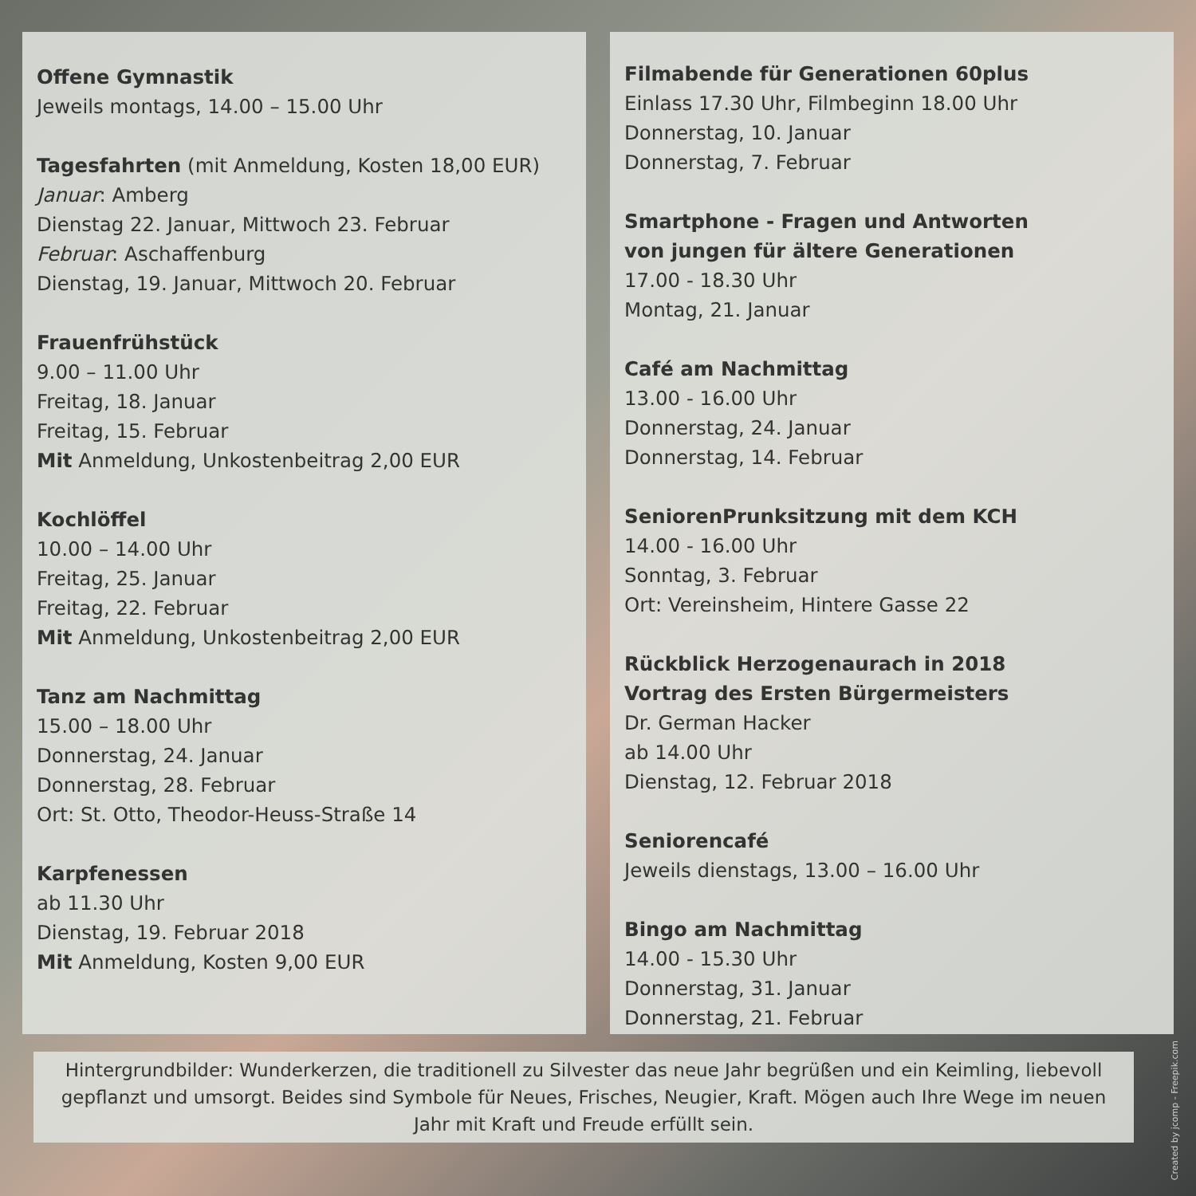Offene Gymnastik
Jeweils montags, 14.00 – 15.00 Uhr
Tagesfahrten (mit Anmeldung, Kosten 18,00 EUR)
Januar: Amberg
Dienstag 22. Januar, Mittwoch 23. Februar
Februar: Aschaffenburg
Dienstag, 19. Januar, Mittwoch 20. Februar
Frauenfrühstück
9.00 – 11.00 Uhr
Freitag, 18. Januar
Freitag, 15. Februar
Mit Anmeldung, Unkostenbeitrag 2,00 EUR
Kochlöffel
10.00 – 14.00 Uhr
Freitag, 25. Januar
Freitag, 22. Februar
Mit Anmeldung, Unkostenbeitrag 2,00 EUR
Tanz am Nachmittag
15.00 – 18.00 Uhr
Donnerstag, 24. Januar
Donnerstag, 28. Februar
Ort: St. Otto, Theodor-Heuss-Straße 14
Karpfenessen
ab 11.30 Uhr
Dienstag, 19. Februar 2018
Mit Anmeldung, Kosten 9,00 EUR
Filmabende für Generationen 60plus
Einlass 17.30 Uhr, Filmbeginn 18.00 Uhr
Donnerstag, 10. Januar
Donnerstag, 7. Februar
Smartphone - Fragen und Antworten
von jungen für ältere Generationen
17.00 - 18.30 Uhr
Montag, 21. Januar
Café am Nachmittag
13.00 - 16.00 Uhr
Donnerstag, 24. Januar
Donnerstag, 14. Februar
SeniorenPrunksitzung mit dem KCH
14.00 - 16.00 Uhr
Sonntag, 3. Februar
Ort: Vereinsheim, Hintere Gasse 22
Rückblick Herzogenaurach in 2018
Vortrag des Ersten Bürgermeisters
Dr. German Hacker
ab 14.00 Uhr
Dienstag, 12. Februar 2018
Seniorencafé
Jeweils dienstags, 13.00 – 16.00 Uhr
Bingo am Nachmittag
14.00 - 15.30 Uhr
Donnerstag, 31. Januar
Donnerstag, 21. Februar
Hintergrundbilder: Wunderkerzen, die traditionell zu Silvester das neue Jahr begrüßen und ein Keimling, liebevoll gepflanzt und umsorgt. Beides sind Symbole für Neues, Frisches, Neugier, Kraft. Mögen auch Ihre Wege im neuen Jahr mit Kraft und Freude erfüllt sein.
Created by jcomp - Freepik.com